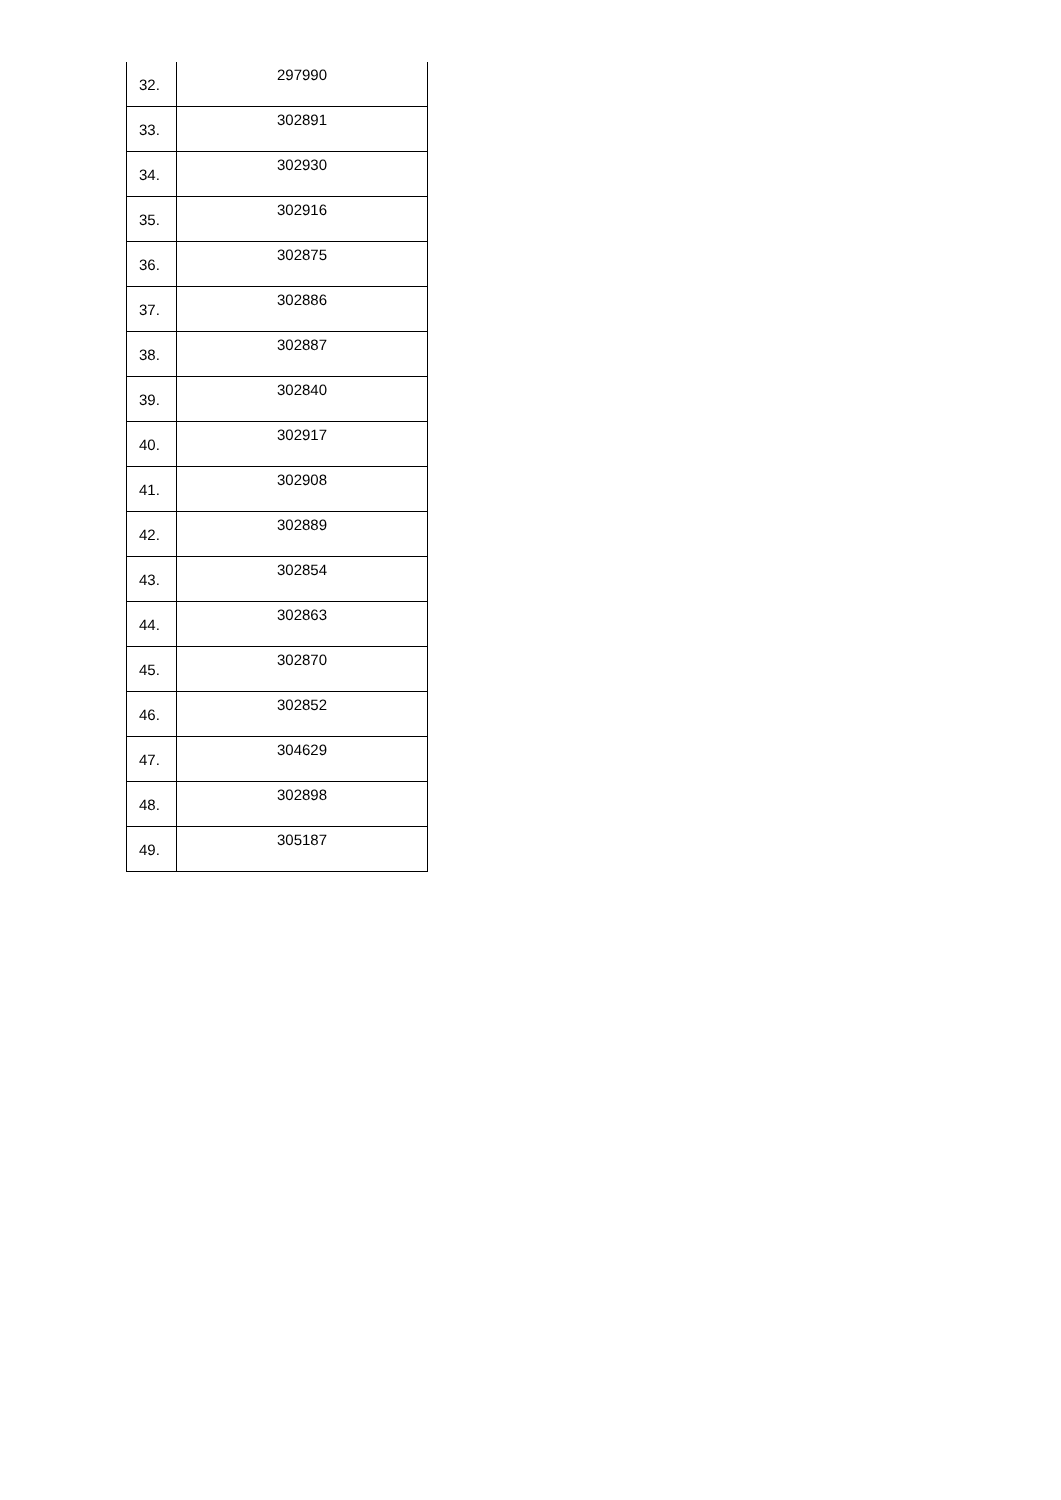| 32. | 297990 |
| 33. | 302891 |
| 34. | 302930 |
| 35. | 302916 |
| 36. | 302875 |
| 37. | 302886 |
| 38. | 302887 |
| 39. | 302840 |
| 40. | 302917 |
| 41. | 302908 |
| 42. | 302889 |
| 43. | 302854 |
| 44. | 302863 |
| 45. | 302870 |
| 46. | 302852 |
| 47. | 304629 |
| 48. | 302898 |
| 49. | 305187 |